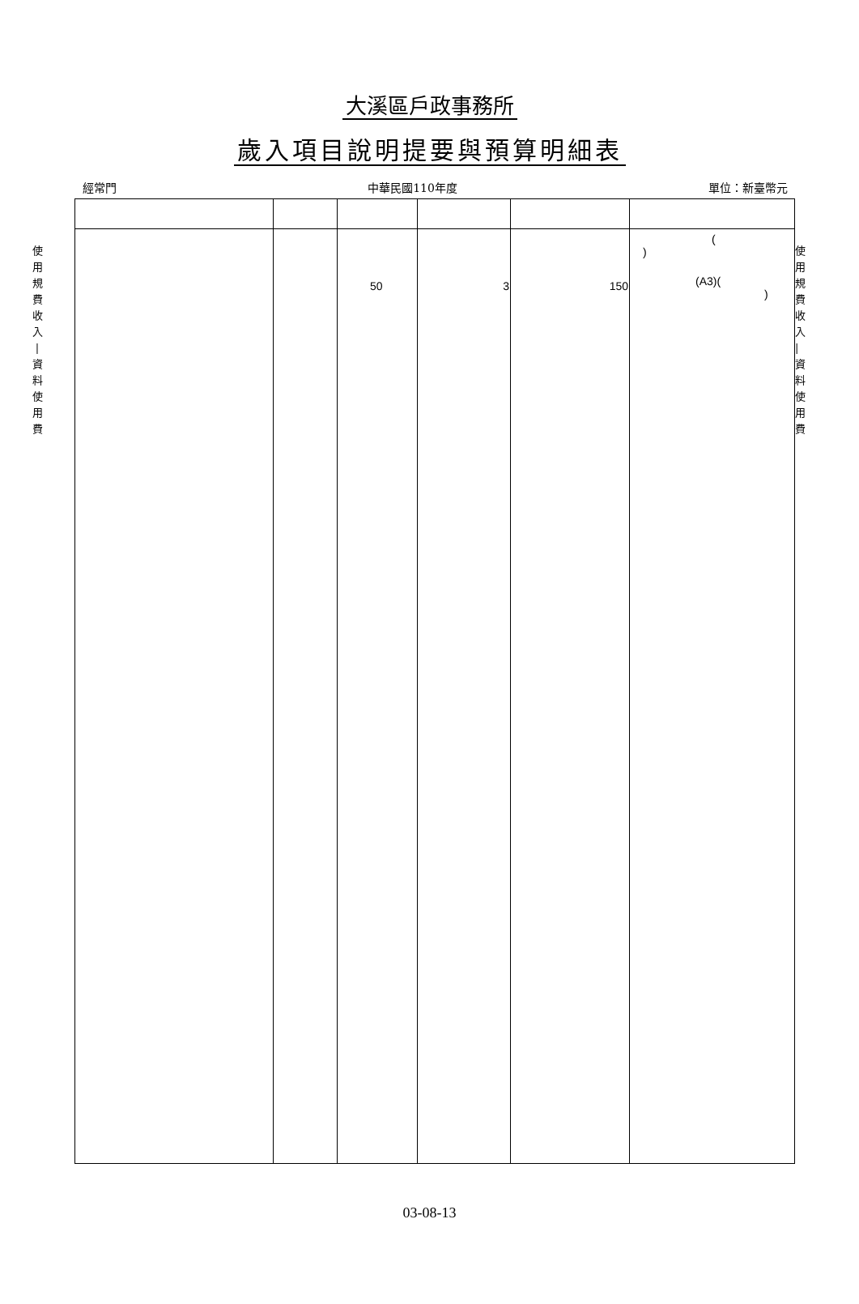大溪區戶政事務所
歲入項目說明提要與預算明細表
經常門 中華民國110年度 單位：新臺幣元
使
用
規
費
收
入
|
資
料
使
用
費
| | | 50 | 3 | 150 | ( ) (A3)( ) |
使
用
規
費
收
入
|
資
料
使
用
費
03-08-13